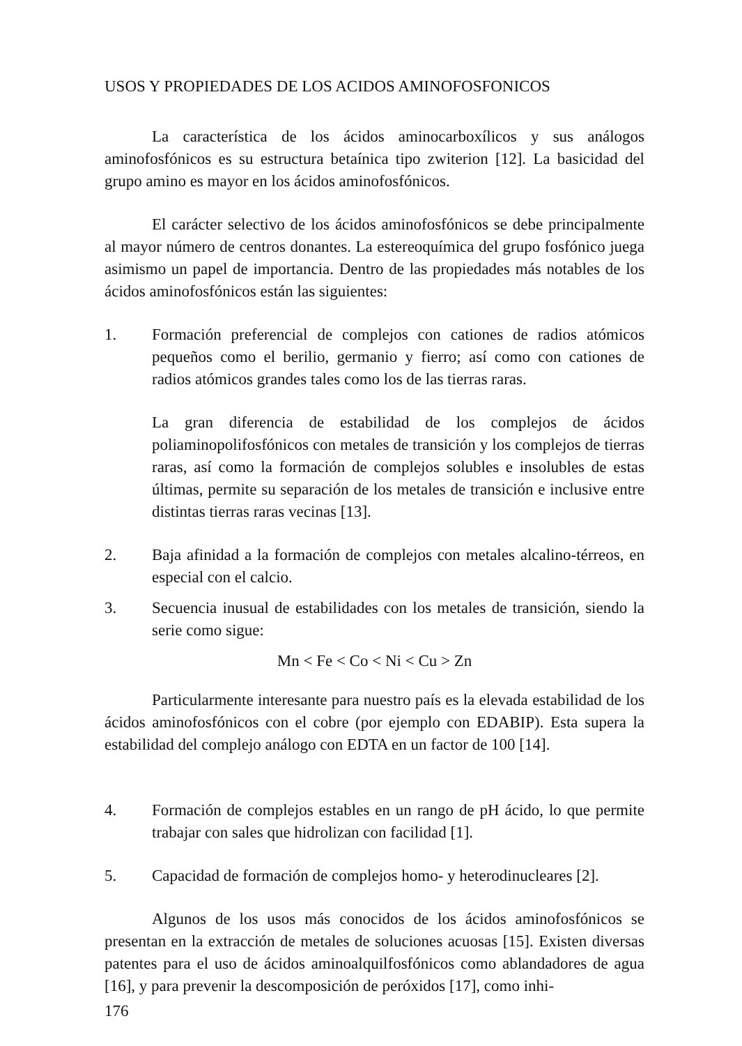USOS Y PROPIEDADES DE LOS ACIDOS AMINOFOSFONICOS
La característica de los ácidos aminocarboxílicos y sus análogos aminofosfónicos es su estructura betaínica tipo zwiterion [12]. La basicidad del grupo amino es mayor en los ácidos aminofosfónicos.
El carácter selectivo de los ácidos aminofosfónicos se debe principalmente al mayor número de centros donantes. La estereoquímica del grupo fosfónico juega asimismo un papel de importancia. Dentro de las propiedades más notables de los ácidos aminofosfónicos están las siguientes:
1. Formación preferencial de complejos con cationes de radios atómicos pequeños como el berilio, germanio y fierro; así como con cationes de radios atómicos grandes tales como los de las tierras raras.
La gran diferencia de estabilidad de los complejos de ácidos poliaminopolifosfónicos con metales de transición y los complejos de tierras raras, así como la formación de complejos solubles e insolubles de estas últimas, permite su separación de los metales de transición e inclusive entre distintas tierras raras vecinas [13].
2. Baja afinidad a la formación de complejos con metales alcalino-térreos, en especial con el calcio.
3. Secuencia inusual de estabilidades con los metales de transición, siendo la serie como sigue:
Mn < Fe < Co < Ni < Cu > Zn
Particularmente interesante para nuestro país es la elevada estabilidad de los ácidos aminofosfónicos con el cobre (por ejemplo con EDABIP). Esta supera la estabilidad del complejo análogo con EDTA en un factor de 100 [14].
4. Formación de complejos estables en un rango de pH ácido, lo que permite trabajar con sales que hidrolizan con facilidad [1].
5. Capacidad de formación de complejos homo- y heterodinucleares [2].
Algunos de los usos más conocidos de los ácidos aminofosfónicos se presentan en la extracción de metales de soluciones acuosas [15]. Existen diversas patentes para el uso de ácidos aminoalquilfosfónicos como ablandadores de agua [16], y para prevenir la descomposición de peróxidos [17], como inhi-
176